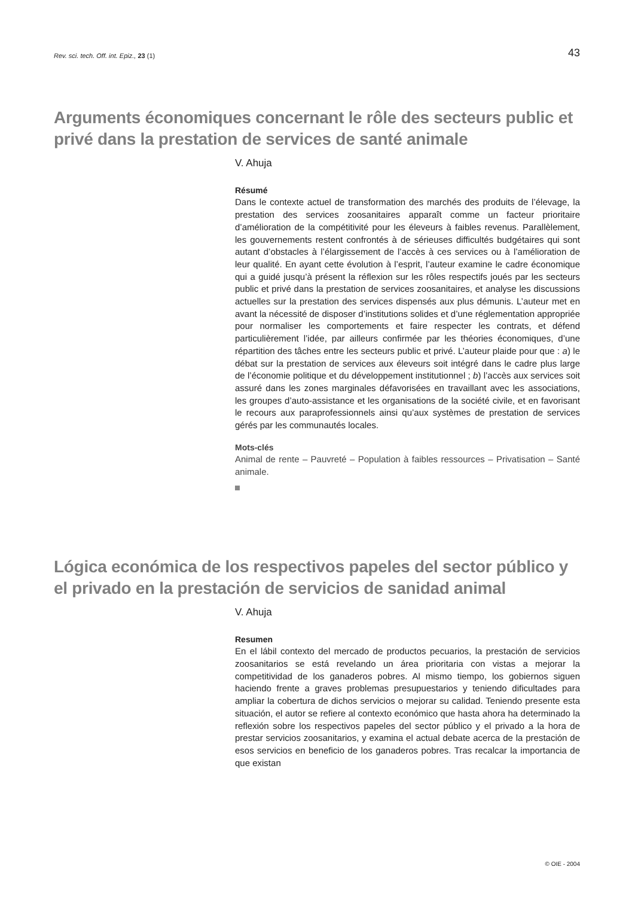Rev. sci. tech. Off. int. Epiz., 23 (1) 43
Arguments économiques concernant le rôle des secteurs public et privé dans la prestation de services de santé animale
V. Ahuja
Résumé
Dans le contexte actuel de transformation des marchés des produits de l’élevage, la prestation des services zoosanitaires apparaît comme un facteur prioritaire d’amélioration de la compétitivité pour les éleveurs à faibles revenus. Parallèlement, les gouvernements restent confrontés à de sérieuses difficultés budgétaires qui sont autant d’obstacles à l’élargissement de l’accès à ces services ou à l’amélioration de leur qualité. En ayant cette évolution à l’esprit, l’auteur examine le cadre économique qui a guidé jusqu’à présent la réflexion sur les rôles respectifs joués par les secteurs public et privé dans la prestation de services zoosanitaires, et analyse les discussions actuelles sur la prestation des services dispensés aux plus démunis. L’auteur met en avant la nécessité de disposer d’institutions solides et d’une réglementation appropriée pour normaliser les comportements et faire respecter les contrats, et défend particulièrement l’idée, par ailleurs confirmée par les théories économiques, d’une répartition des tâches entre les secteurs public et privé. L’auteur plaide pour que : a) le débat sur la prestation de services aux éleveurs soit intégré dans le cadre plus large de l’économie politique et du développement institutionnel ; b) l’accès aux services soit assuré dans les zones marginales défavorisées en travaillant avec les associations, les groupes d’auto-assistance et les organisations de la société civile, et en favorisant le recours aux paraprofessionnels ainsi qu’aux systèmes de prestation de services gérés par les communautés locales.
Mots-clés
Animal de rente – Pauvreté – Population à faibles ressources – Privatisation – Santé animale.
Lógica económica de los respectivos papeles del sector público y el privado en la prestación de servicios de sanidad animal
V. Ahuja
Resumen
En el lábil contexto del mercado de productos pecuarios, la prestación de servicios zoosanitarios se está revelando un área prioritaria con vistas a mejorar la competitividad de los ganaderos pobres. Al mismo tiempo, los gobiernos siguen haciendo frente a graves problemas presupuestarios y teniendo dificultades para ampliar la cobertura de dichos servicios o mejorar su calidad. Teniendo presente esta situación, el autor se refiere al contexto económico que hasta ahora ha determinado la reflexión sobre los respectivos papeles del sector público y el privado a la hora de prestar servicios zoosanitarios, y examina el actual debate acerca de la prestación de esos servicios en beneficio de los ganaderos pobres. Tras recalcar la importancia de que existan
© OIE - 2004